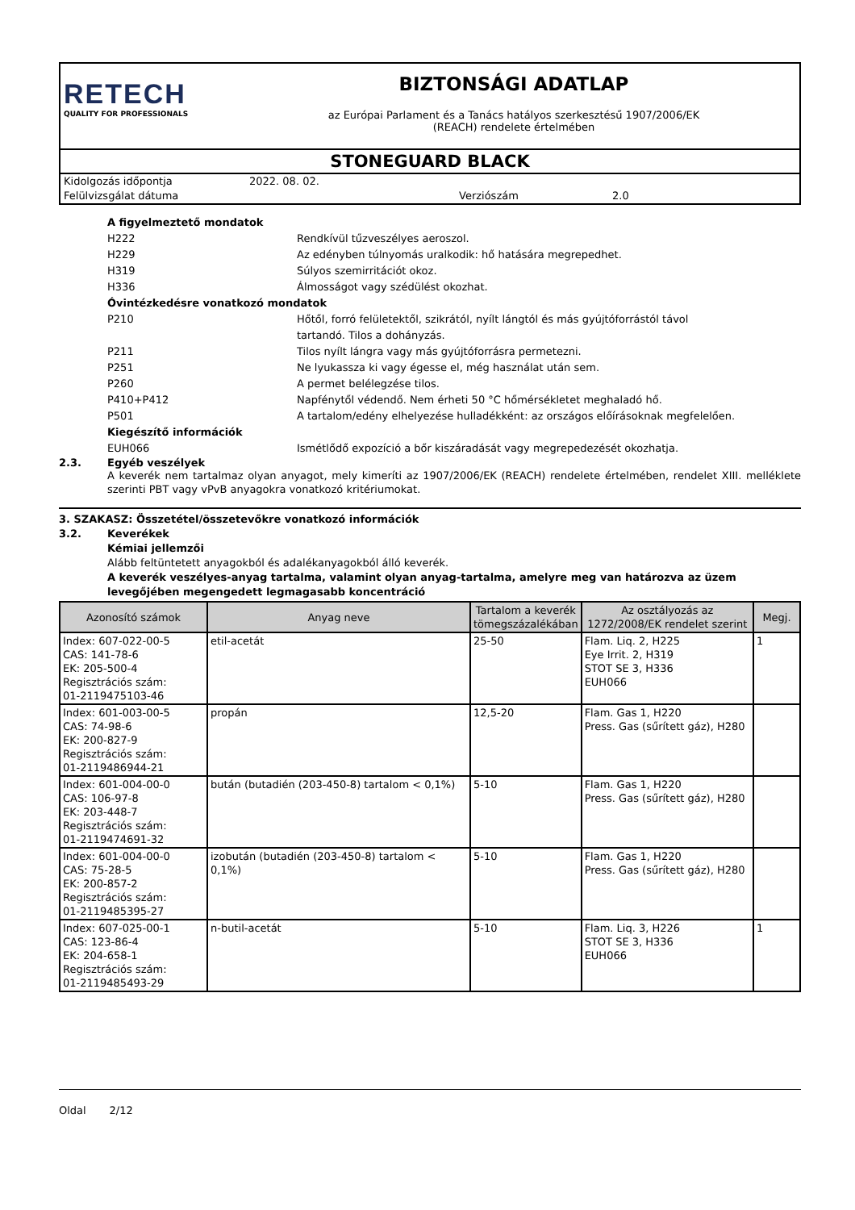RETECH
QUALITY FOR PROFESSIONALS
BIZTONSÁGI ADATLAP
az Európai Parlament és a Tanács hatályos szerkesztésű 1907/2006/EK
(REACH) rendelete értelmében
STONEGUARD BLACK
Kidolgozás időpontja 2022. 08. 02.
Felülvizsgálat dátuma Verziószám 2.0
A figyelmeztető mondatok
H222 Rendkívül tűzveszélyes aeroszol.
H229 Az edényben túlnyomás uralkodik: hő hatására megrepedhet.
H319 Súlyos szemirritációt okoz.
H336 Álmosságot vagy szédülést okozhat.
Óvintézkedésre vonatkozó mondatok
P210 Hőtől, forró felületektől, szikrától, nyílt lángtól és más gyújtóforrástól távol
tartandó. Tilos a dohányzás.
P211 Tilos nyílt lángra vagy más gyújtóforrásra permetezni.
P251 Ne lyukassza ki vagy égesse el, még használat után sem.
P260 A permet belélegzése tilos.
P410+P412 Napfénytől védendő. Nem érheti 50 °C hőmérsékletet meghaladó hő.
P501 A tartalom/edény elhelyezése hulladékként: az országos előírásoknak megfelelően.
Kiegészítő információk
EUH066 Ismétlődő expozíció a bőr kiszáradását vagy megrepedezését okozhatja.
2.3. Egyéb veszélyek
A keverék nem tartalmaz olyan anyagot, mely kimeríti az 1907/2006/EK (REACH) rendelete értelmében, rendelet XIII. melléklete szerinti PBT vagy vPvB anyagokra vonatkozó kritériumokat.
3. SZAKASZ: Összetétel/összetevőkre vonatkozó információk
3.2. Keverékek
Kémiai jellemzői
Alább feltüntetett anyagokból és adalékanyagokból álló keverék.
A keverék veszélyes-anyag tartalma, valamint olyan anyag-tartalma, amelyre meg van határozva az üzem levegőjében megengedett legmagasabb koncentráció
| Azonosító számok | Anyag neve | Tartalom a keverék tömegszázalékában | Az osztályozás az 1272/2008/EK rendelet szerint | Megj. |
| --- | --- | --- | --- | --- |
| Index: 607-022-00-5 CAS: 141-78-6 EK: 205-500-4 Regisztrációs szám: 01-2119475103-46 | etil-acetát | 25-50 | Flam. Liq. 2, H225 Eye Irrit. 2, H319 STOT SE 3, H336 EUH066 | 1 |
| Index: 601-003-00-5 CAS: 74-98-6 EK: 200-827-9 Regisztrációs szám: 01-2119486944-21 | propán | 12,5-20 | Flam. Gas 1, H220 Press. Gas (sűrített gáz), H280 | |
| Index: 601-004-00-0 CAS: 106-97-8 EK: 203-448-7 Regisztrációs szám: 01-2119474691-32 | bután (butadién (203-450-8) tartalom < 0,1%) | 5-10 | Flam. Gas 1, H220 Press. Gas (sűrített gáz), H280 | |
| Index: 601-004-00-0 CAS: 75-28-5 EK: 200-857-2 Regisztrációs szám: 01-2119485395-27 | izobután (butadién (203-450-8) tartalom < 0,1%) | 5-10 | Flam. Gas 1, H220 Press. Gas (sűrített gáz), H280 | |
| Index: 607-025-00-1 CAS: 123-86-4 EK: 204-658-1 Regisztrációs szám: 01-2119485493-29 | n-butil-acetát | 5-10 | Flam. Liq. 3, H226 STOT SE 3, H336 EUH066 | 1 |
Oldal 2/12